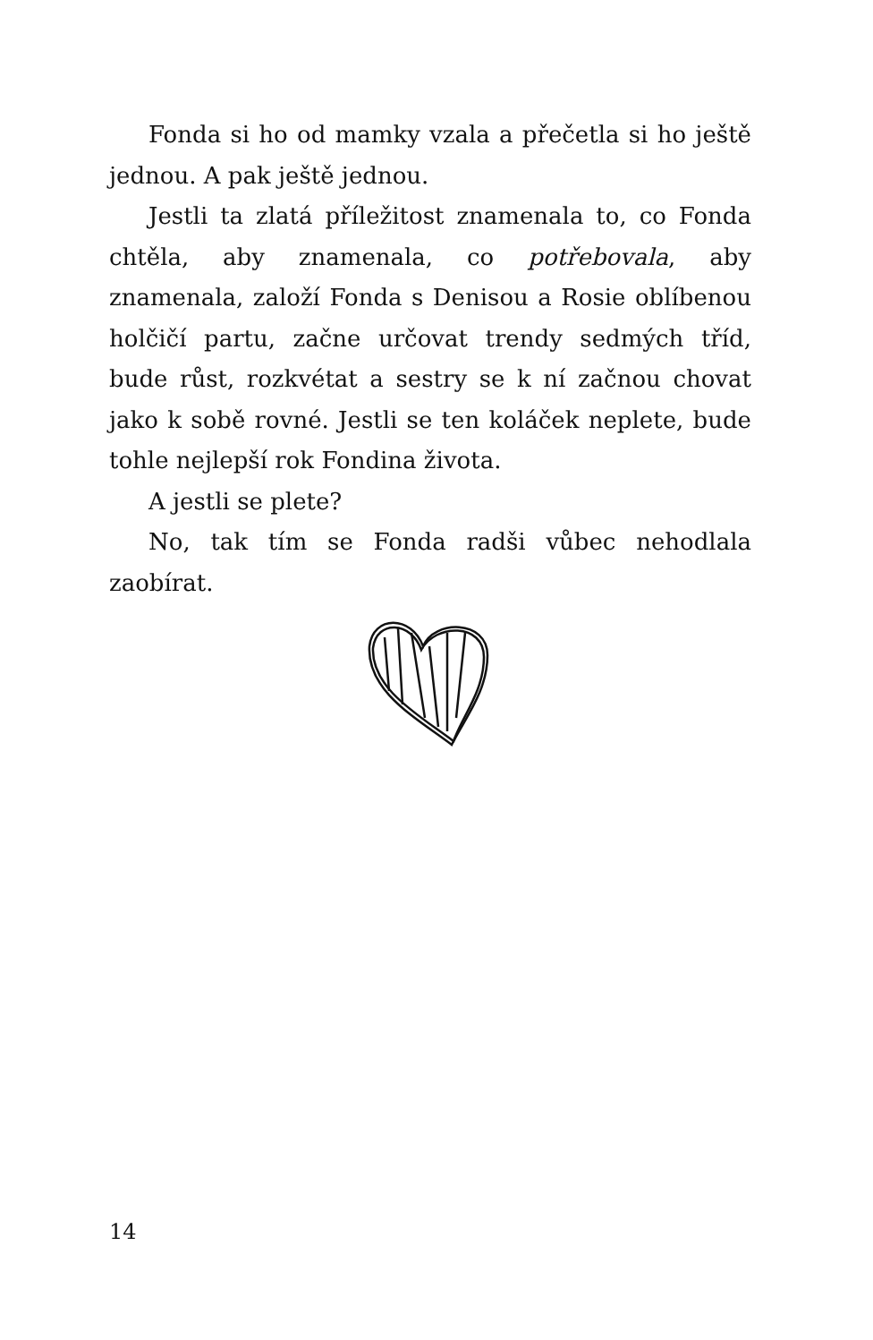Fonda si ho od mamky vzala a přečetla si ho ještě jednou. A pak ještě jednou.
Jestli ta zlatá příležitost znamenala to, co Fonda chtěla, aby znamenala, co potřebovala, aby znamenala, založí Fonda s Denisou a Rosie oblíbenou holčičí partu, začne určovat trendy sedmých tříd, bude růst, rozkvétat a sestry se k ní začnou chovat jako k sobě rovné. Jestli se ten koláček neplete, bude tohle nejlepší rok Fondina života.
A jestli se plete?
No, tak tím se Fonda radši vůbec nehodlala zaobírat.
14